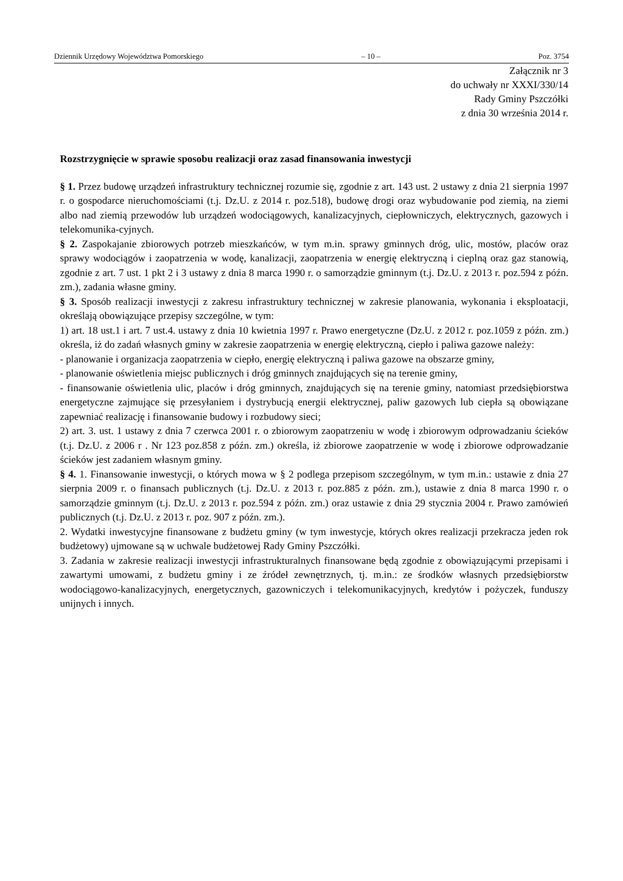Dziennik Urzędowy Województwa Pomorskiego – 10 – Poz. 3754
Załącznik nr 3
do uchwały nr XXXI/330/14
Rady Gminy Pszczółki
z dnia 30 września 2014 r.
Rozstrzygnięcie w sprawie sposobu realizacji oraz zasad finansowania inwestycji
§ 1. Przez budowę urządzeń infrastruktury technicznej rozumie się, zgodnie z art. 143 ust. 2 ustawy z dnia 21 sierpnia 1997 r. o gospodarce nieruchomościami (t.j. Dz.U. z 2014 r. poz.518), budowę drogi oraz wybudowanie pod ziemią, na ziemi albo nad ziemią przewodów lub urządzeń wodociągowych, kanalizacyjnych, ciepłowniczych, elektrycznych, gazowych i telekomunika-cyjnych.
§ 2. Zaspokajanie zbiorowych potrzeb mieszkańców, w tym m.in. sprawy gminnych dróg, ulic, mostów, placów oraz sprawy wodociągów i zaopatrzenia w wodę, kanalizacji, zaopatrzenia w energię elektryczną i cieplną oraz gaz stanowią, zgodnie z art. 7 ust. 1 pkt 2 i 3 ustawy z dnia 8 marca 1990 r. o samorządzie gminnym (t.j. Dz.U. z 2013 r. poz.594 z późn. zm.), zadania własne gminy.
§ 3. Sposób realizacji inwestycji z zakresu infrastruktury technicznej w zakresie planowania, wykonania i eksploatacji, określają obowiązujące przepisy szczególne, w tym:
1) art. 18 ust.1 i art. 7 ust.4. ustawy z dnia 10 kwietnia 1997 r. Prawo energetyczne (Dz.U. z 2012 r. poz.1059 z późn. zm.) określa, iż do zadań własnych gminy w zakresie zaopatrzenia w energię elektryczną, ciepło i paliwa gazowe należy:
- planowanie i organizacja zaopatrzenia w ciepło, energię elektryczną i paliwa gazowe na obszarze gminy,
- planowanie oświetlenia miejsc publicznych i dróg gminnych znajdujących się na terenie gminy,
- finansowanie oświetlenia ulic, placów i dróg gminnych, znajdujących się na terenie gminy, natomiast przedsiębiorstwa energetyczne zajmujące się przesyłaniem i dystrybucją energii elektrycznej, paliw gazowych lub ciepła są obowiązane zapewniać realizację i finansowanie budowy i rozbudowy sieci;
2) art. 3. ust. 1 ustawy z dnia 7 czerwca 2001 r. o zbiorowym zaopatrzeniu w wodę i zbiorowym odprowadzaniu ścieków (t.j. Dz.U. z 2006 r . Nr 123 poz.858 z późn. zm.) określa, iż zbiorowe zaopatrzenie w wodę i zbiorowe odprowadzanie ścieków jest zadaniem własnym gminy.
§ 4. 1. Finansowanie inwestycji, o których mowa w § 2 podlega przepisom szczególnym, w tym m.in.: ustawie z dnia 27 sierpnia 2009 r. o finansach publicznych (t.j. Dz.U. z 2013 r. poz.885 z późn. zm.), ustawie z dnia 8 marca 1990 r. o samorządzie gminnym (t.j. Dz.U. z 2013 r. poz.594 z późn. zm.) oraz ustawie z dnia 29 stycznia 2004 r. Prawo zamówień publicznych (t.j. Dz.U. z 2013 r. poz. 907 z późn. zm.).
2. Wydatki inwestycyjne finansowane z budżetu gminy (w tym inwestycje, których okres realizacji przekracza jeden rok budżetowy) ujmowane są w uchwale budżetowej Rady Gminy Pszczółki.
3. Zadania w zakresie realizacji inwestycji infrastrukturalnych finansowane będą zgodnie z obowiązującymi przepisami i zawartymi umowami, z budżetu gminy i ze źródeł zewnętrznych, tj. m.in.: ze środków własnych przedsiębiorstw wodociągowo-kanalizacyjnych, energetycznych, gazowniczych i telekomunikacyjnych, kredytów i pożyczek, funduszy unijnych i innych.